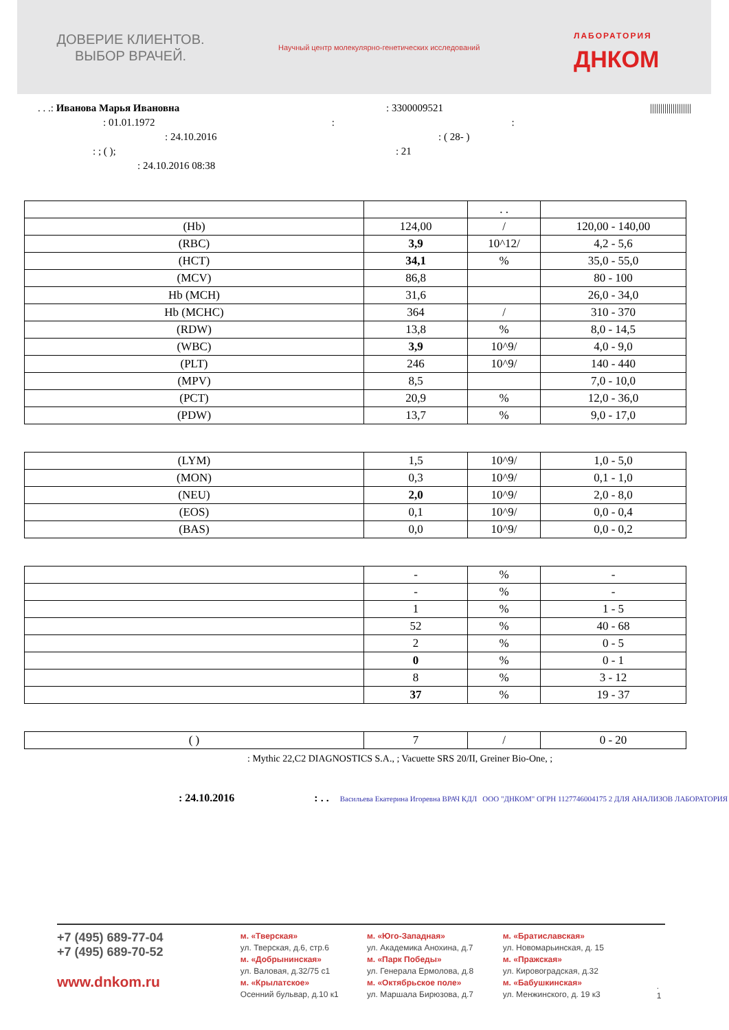ДОВЕРИЕ КЛИЕНТОВ.
ВЫБОР ВРАЧЕЙ.
Научный центр молекулярно-генетических исследований
ЛАБОРАТОРИЯ
ДНКОМ
. . .: Иванова Марья Ивановна: 3300009521 ||||||||||||||||||||
: 01.01.1972::
: 24.10.2016: ( 28- )
: ; ( );: 21
: 24.10.2016 08:38
| | | . . | |
| (Hb) | 124,00 | / | 120,00 - 140,00 |
| (RBC) | 3,9 | 10^12/ | 4,2 - 5,6 |
| (HCT) | 34,1 | % | 35,0 - 55,0 |
| (MCV) | 86,8 | | 80 - 100 |
| Hb (MCH) | 31,6 | | 26,0 - 34,0 |
| Hb (MCHC) | 364 | / | 310 - 370 |
| (RDW) | 13,8 | % | 8,0 - 14,5 |
| (WBC) | 3,9 | 10^9/ | 4,0 - 9,0 |
| (PLT) | 246 | 10^9/ | 140 - 440 |
| (MPV) | 8,5 | | 7,0 - 10,0 |
| (PCT) | 20,9 | % | 12,0 - 36,0 |
| (PDW) | 13,7 | % | 9,0 - 17,0 |
| (LYM) | 1,5 | 10^9/ | 1,0 - 5,0 |
| (MON) | 0,3 | 10^9/ | 0,1 - 1,0 |
| (NEU) | 2,0 | 10^9/ | 2,0 - 8,0 |
| (EOS) | 0,1 | 10^9/ | 0,0 - 0,4 |
| (BAS) | 0,0 | 10^9/ | 0,0 - 0,2 |
| | - | % | - |
| | - | % | - |
| | 1 | % | 1 - 5 |
| | 52 | % | 40 - 68 |
| | 2 | % | 0 - 5 |
| | 0 | % | 0 - 1 |
| | 8 | % | 3 - 12 |
| | 37 | % | 19 - 37 |
| ( ) | 7 | / | 0 - 20 |
: Mythic 22,C2 DIAGNOSTICS S.A., ; Vacuette SRS 20/II, Greiner Bio-One, ;
: 24.10.2016 : . . Васильева Екатерина Игоревна ВРАЧ КДЛ ООО "ДНКОМ" ОГРН 1127746004175 2 ДЛЯ АНАЛИЗОВ ЛАБОРАТОРИЯ
+7 (495) 689-77-04
+7 (495) 689-70-52
www.dnkom.ru
м. «Тверская»
ул. Тверская, д.6, стр.6
м. «Добрынинская»
ул. Валовая, д.32/75 с1
м. «Крылатское»
Осенний бульвар, д.10 к1
м. «Юго-Западная»
ул. Академика Анохина, д.7
м. «Парк Победы»
ул. Генерала Ермолова, д.8
м. «Октябрьское поле»
ул. Маршала Бирюзова, д.7
м. «Братиславская»
ул. Новомарьинская, д. 15
м. «Пражская»
ул. Кировоградская, д.32
м. «Бабушкинская»
ул. Менжинского, д. 19 к3
. 1